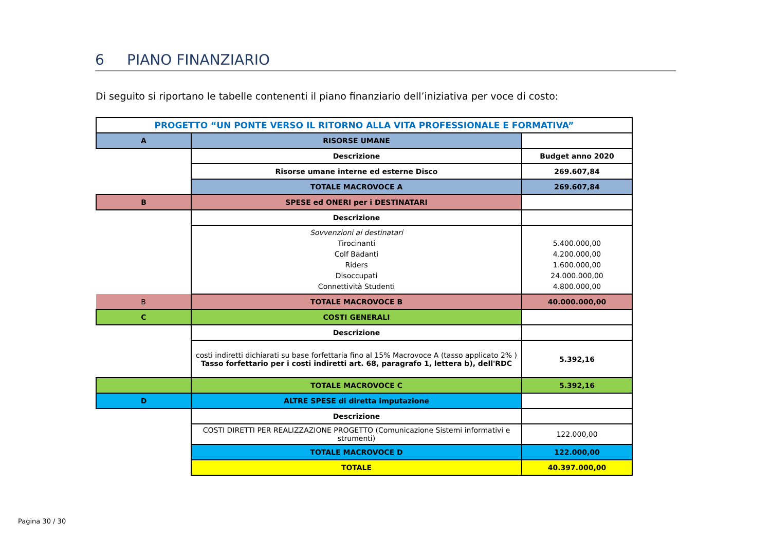6 PIANO FINANZIARIO
Di seguito si riportano le tabelle contenenti il piano finanziario dell’iniziativa per voce di costo:
| PROGETTO “UN PONTE VERSO IL RITORNO ALLA VITA PROFESSIONALE E FORMATIVA” | | |
| A | RISORSE UMANE | |
| | Descrizione | Budget anno 2020 |
| | Risorse umane interne ed esterne Disco | 269.607,84 |
| | TOTALE MACROVOCE A | 269.607,84 |
| B | SPESE ed ONERI per i DESTINATARI | |
| | Descrizione | |
| | Sovvenzioni ai destinatari Tirocinanti Colf Badanti Riders Disoccupati Connettività Studenti | 5.400.000,00 4.200.000,00 1.600.000,00 24.000.000,00 4.800.000,00 |
| B | TOTALE MACROVOCE B | 40.000.000,00 |
| C | COSTI GENERALI | |
| | Descrizione | |
| | costi indiretti dichiarati su base forfettaria fino al 15% Macrovoce A (tasso applicato 2% ) Tasso forfettario per i costi indiretti art. 68, paragrafo 1, lettera b), dell'RDC | 5.392,16 |
| | TOTALE MACROVOCE C | 5.392,16 |
| D | ALTRE SPESE di diretta imputazione | |
| | Descrizione | |
| | COSTI DIRETTI PER REALIZZAZIONE PROGETTO (Comunicazione Sistemi informativi e strumenti) | 122.000,00 |
| | TOTALE MACROVOCE D | 122.000,00 |
| | TOTALE | 40.397.000,00 |
Pagina 30 / 30